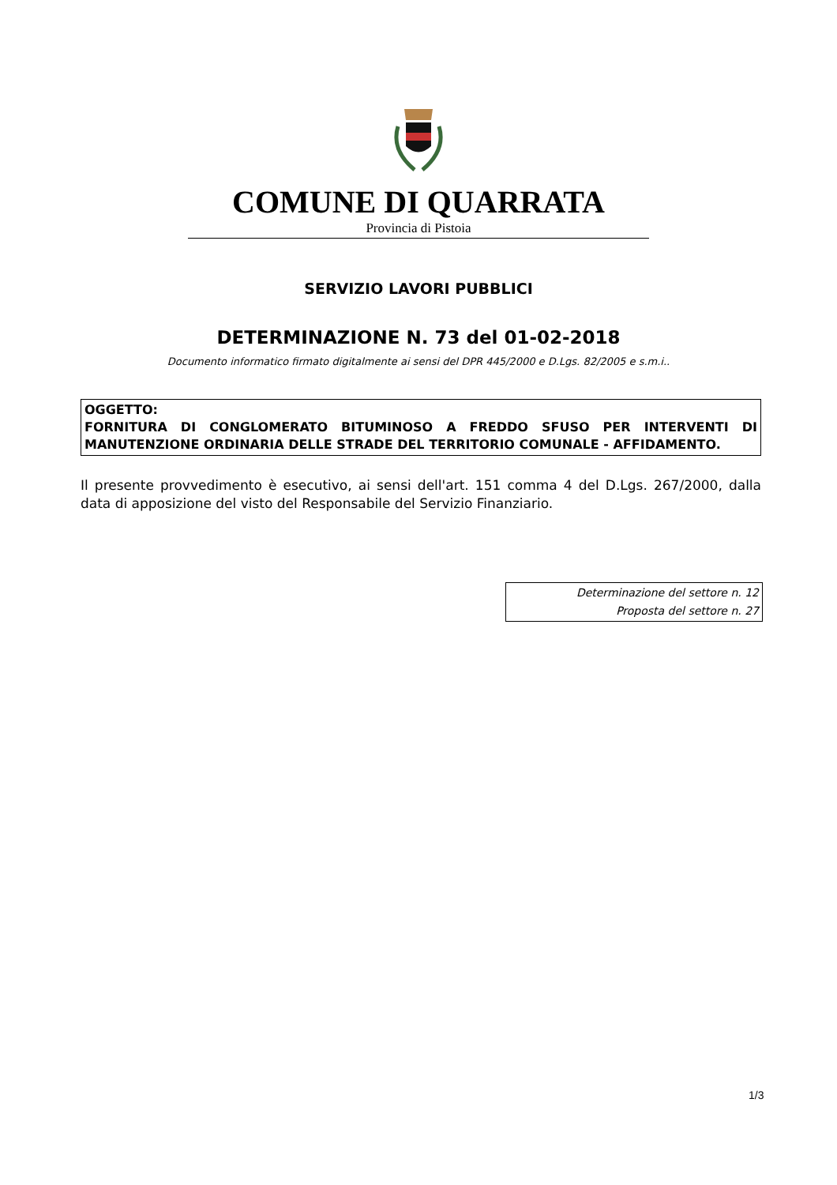COMUNE DI QUARRATA
Provincia di Pistoia
SERVIZIO LAVORI PUBBLICI
DETERMINAZIONE N. 73 del 01-02-2018
Documento informatico firmato digitalmente ai sensi del DPR 445/2000 e D.Lgs. 82/2005 e s.m.i..
OGGETTO:
FORNITURA DI CONGLOMERATO BITUMINOSO A FREDDO SFUSO PER INTERVENTI DI MANUTENZIONE ORDINARIA DELLE STRADE DEL TERRITORIO COMUNALE - AFFIDAMENTO.
Il presente provvedimento è esecutivo, ai sensi dell'art. 151 comma 4 del D.Lgs. 267/2000, dalla data di apposizione del visto del Responsabile del Servizio Finanziario.
Determinazione del settore n. 12
Proposta del settore n. 27
1/3